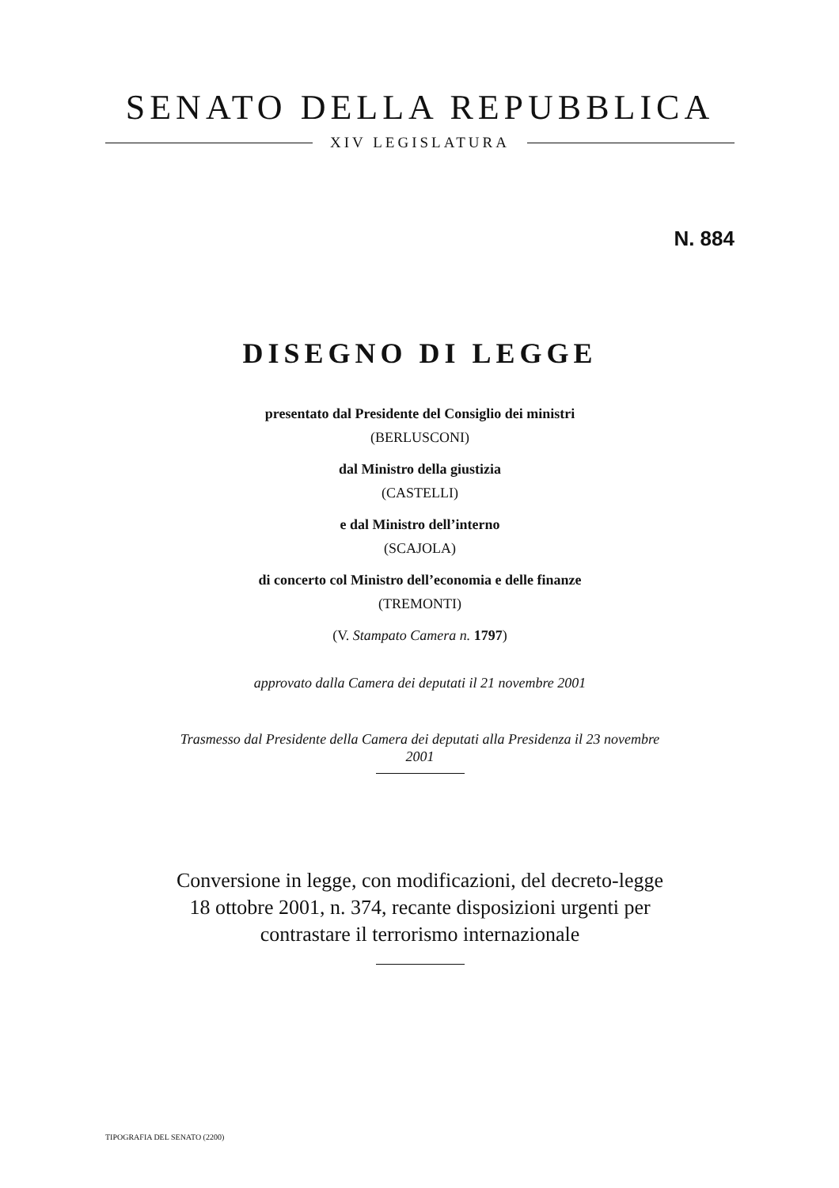SENATO DELLA REPUBBLICA
XIV LEGISLATURA
N. 884
DISEGNO DI LEGGE
presentato dal Presidente del Consiglio dei ministri
(BERLUSCONI)
dal Ministro della giustizia
(CASTELLI)
e dal Ministro dell’interno
(SCAJOLA)
di concerto col Ministro dell’economia e delle finanze
(TREMONTI)
(V. Stampato Camera n. 1797)
approvato dalla Camera dei deputati il 21 novembre 2001
Trasmesso dal Presidente della Camera dei deputati alla Presidenza il 23 novembre 2001
Conversione in legge, con modificazioni, del decreto-legge 18 ottobre 2001, n. 374, recante disposizioni urgenti per contrastare il terrorismo internazionale
TIPOGRAFIA DEL SENATO (2200)